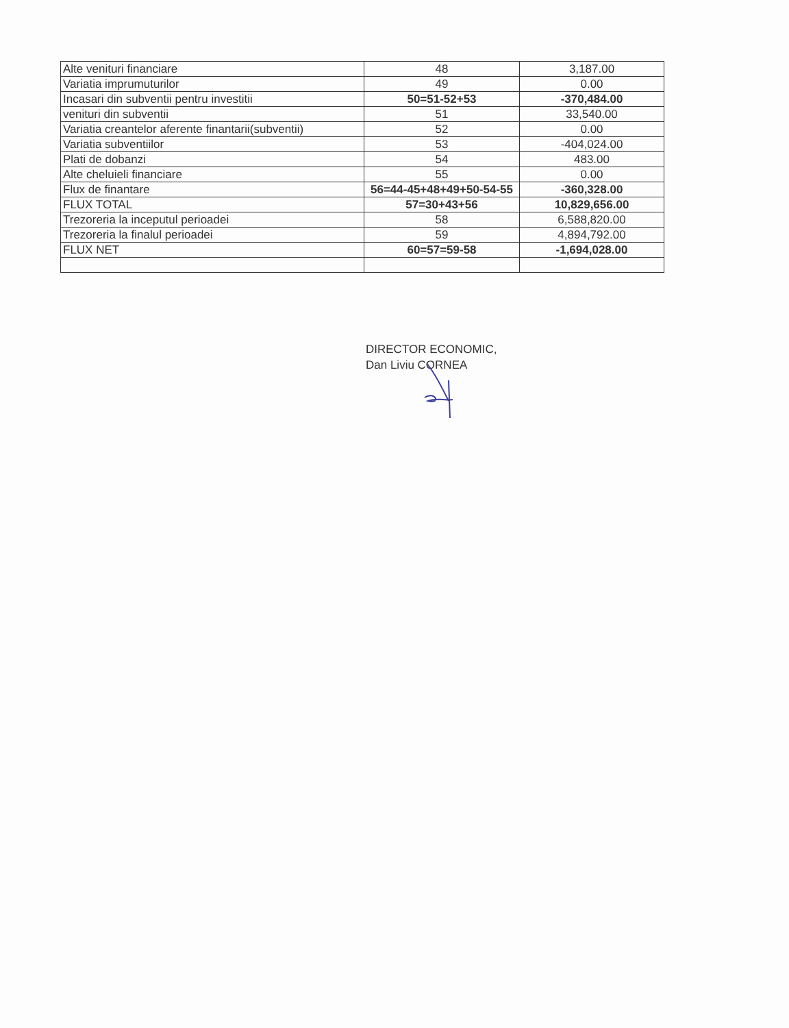| Alte venituri financiare | 48 | 3,187.00 |
| Variatia imprumuturilor | 49 | 0.00 |
| Incasari din subventii pentru investitii | 50=51-52+53 | -370,484.00 |
| venituri din subventii | 51 | 33,540.00 |
| Variatia creantelor aferente finantarii(subventii) | 52 | 0.00 |
| Variatia subventiilor | 53 | -404,024.00 |
| Plati de dobanzi | 54 | 483.00 |
| Alte cheluieli financiare | 55 | 0.00 |
| Flux de finantare | 56=44-45+48+49+50-54-55 | -360,328.00 |
| FLUX TOTAL | 57=30+43+56 | 10,829,656.00 |
| Trezoreria la inceputul perioadei | 58 | 6,588,820.00 |
| Trezoreria la finalul perioadei | 59 | 4,894,792.00 |
| FLUX NET | 60=57=59-58 | -1,694,028.00 |
DIRECTOR ECONOMIC,
Dan Liviu CORNEA